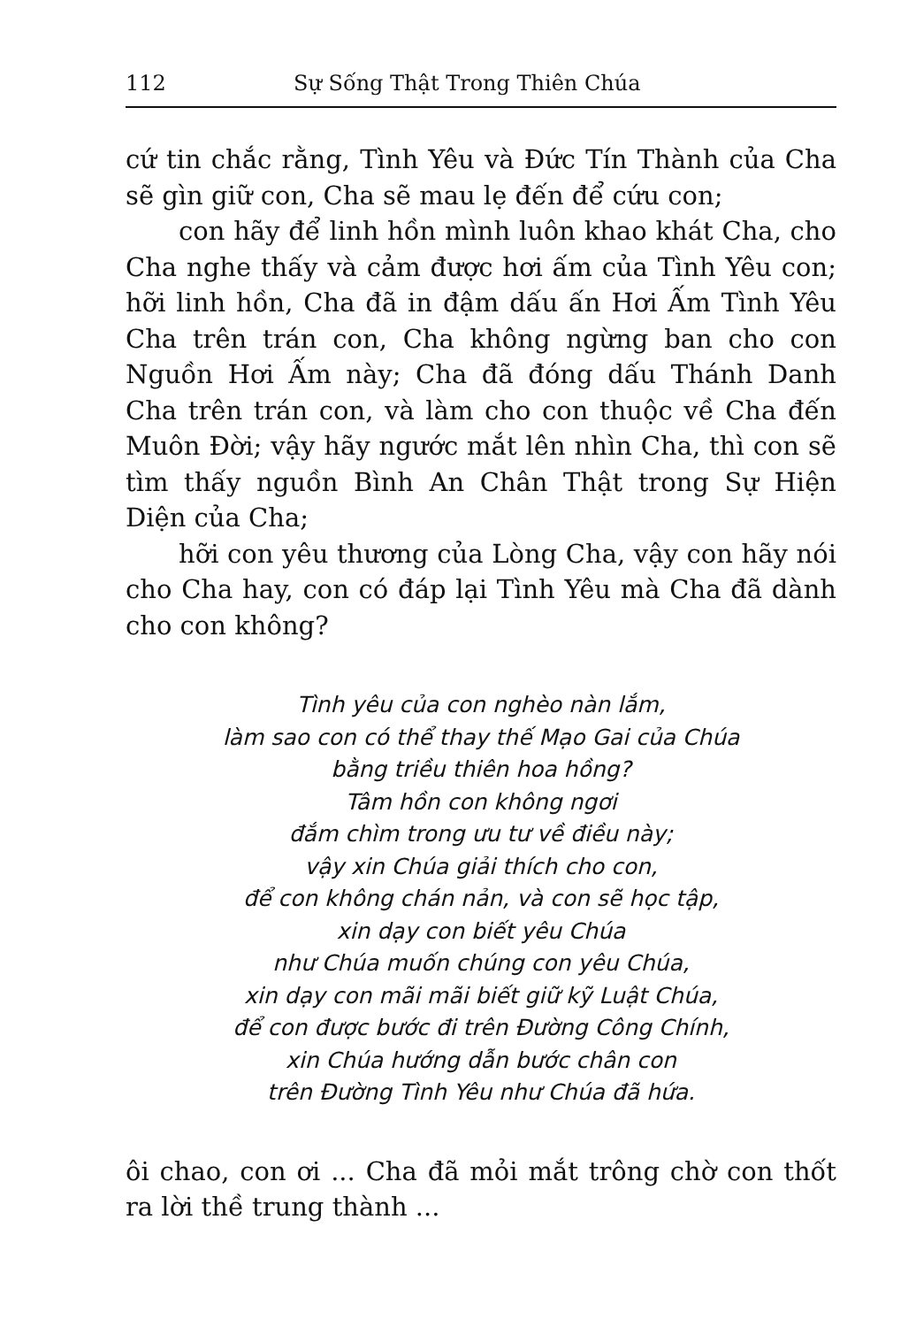112 Sự Sống Thật Trong Thiên Chúa
cứ tin chắc rằng, Tình Yêu và Đức Tín Thành của Cha sẽ gìn giữ con, Cha sẽ mau lẹ đến để cứu con;
con hãy để linh hồn mình luôn khao khát Cha, cho Cha nghe thấy và cảm được hơi ấm của Tình Yêu con; hỡi linh hồn, Cha đã in đậm dấu ấn Hơi Ấm Tình Yêu Cha trên trán con, Cha không ngừng ban cho con Nguồn Hơi Ấm này; Cha đã đóng dấu Thánh Danh Cha trên trán con, và làm cho con thuộc về Cha đến Muôn Đời; vậy hãy ngước mắt lên nhìn Cha, thì con sẽ tìm thấy nguồn Bình An Chân Thật trong Sự Hiện Diện của Cha;
hỡi con yêu thương của Lòng Cha, vậy con hãy nói cho Cha hay, con có đáp lại Tình Yêu mà Cha đã dành cho con không?
Tình yêu của con nghèo nàn lắm,
làm sao con có thể thay thế Mạo Gai của Chúa
bằng triều thiên hoa hồng?
Tâm hồn con không ngơi
đắm chìm trong ưu tư về điều này;
vậy xin Chúa giải thích cho con,
để con không chán nản, và con sẽ học tập,
xin dạy con biết yêu Chúa
như Chúa muốn chúng con yêu Chúa,
xin dạy con mãi mãi biết giữ kỹ Luật Chúa,
để con được bước đi trên Đường Công Chính,
xin Chúa hướng dẫn bước chân con
trên Đường Tình Yêu như Chúa đã hứa.
ôi chao, con ơi ... Cha đã mỏi mắt trông chờ con thốt ra lời thề trung thành ...